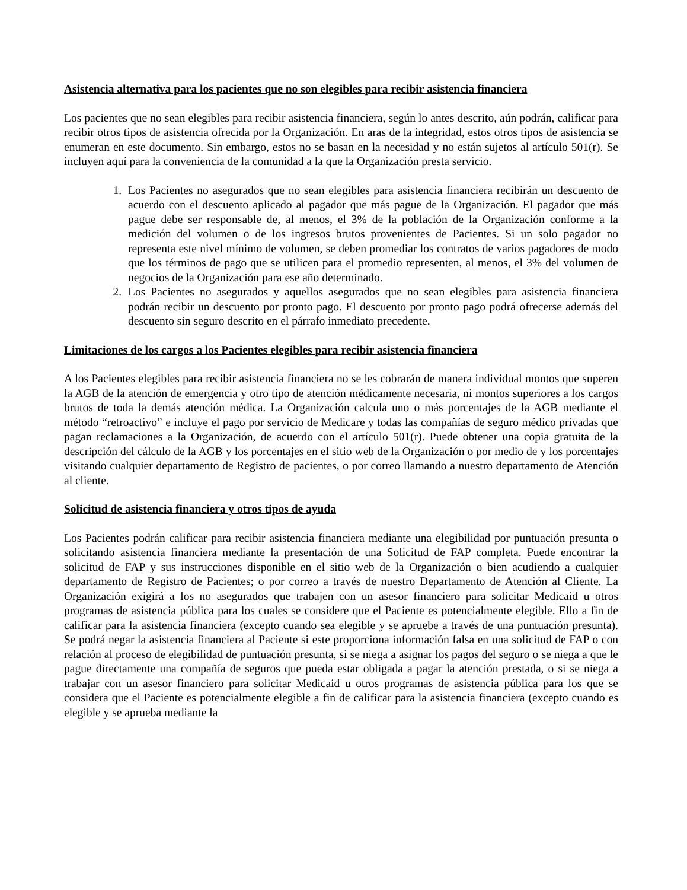Asistencia alternativa para los pacientes que no son elegibles para recibir asistencia financiera
Los pacientes que no sean elegibles para recibir asistencia financiera, según lo antes descrito, aún podrán, calificar para recibir otros tipos de asistencia ofrecida por la Organización. En aras de la integridad, estos otros tipos de asistencia se enumeran en este documento. Sin embargo, estos no se basan en la necesidad y no están sujetos al artículo 501(r). Se incluyen aquí para la conveniencia de la comunidad a la que la Organización presta servicio.
1. Los Pacientes no asegurados que no sean elegibles para asistencia financiera recibirán un descuento de acuerdo con el descuento aplicado al pagador que más pague de la Organización. El pagador que más pague debe ser responsable de, al menos, el 3% de la población de la Organización conforme a la medición del volumen o de los ingresos brutos provenientes de Pacientes. Si un solo pagador no representa este nivel mínimo de volumen, se deben promediar los contratos de varios pagadores de modo que los términos de pago que se utilicen para el promedio representen, al menos, el 3% del volumen de negocios de la Organización para ese año determinado.
2. Los Pacientes no asegurados y aquellos asegurados que no sean elegibles para asistencia financiera podrán recibir un descuento por pronto pago. El descuento por pronto pago podrá ofrecerse además del descuento sin seguro descrito en el párrafo inmediato precedente.
Limitaciones de los cargos a los Pacientes elegibles para recibir asistencia financiera
A los Pacientes elegibles para recibir asistencia financiera no se les cobrarán de manera individual montos que superen la AGB de la atención de emergencia y otro tipo de atención médicamente necesaria, ni montos superiores a los cargos brutos de toda la demás atención médica. La Organización calcula uno o más porcentajes de la AGB mediante el método “retroactivo” e incluye el pago por servicio de Medicare y todas las compañías de seguro médico privadas que pagan reclamaciones a la Organización, de acuerdo con el artículo 501(r). Puede obtener una copia gratuita de la descripción del cálculo de la AGB y los porcentajes en el sitio web de la Organización o por medio de y los porcentajes visitando cualquier departamento de Registro de pacientes, o por correo llamando a nuestro departamento de Atención al cliente.
Solicitud de asistencia financiera y otros tipos de ayuda
Los Pacientes podrán calificar para recibir asistencia financiera mediante una elegibilidad por puntuación presunta o solicitando asistencia financiera mediante la presentación de una Solicitud de FAP completa. Puede encontrar la solicitud de FAP y sus instrucciones disponible en el sitio web de la Organización o bien acudiendo a cualquier departamento de Registro de Pacientes; o por correo a través de nuestro Departamento de Atención al Cliente. La Organización exigirá a los no asegurados que trabajen con un asesor financiero para solicitar Medicaid u otros programas de asistencia pública para los cuales se considere que el Paciente es potencialmente elegible. Ello a fin de calificar para la asistencia financiera (excepto cuando sea elegible y se apruebe a través de una puntuación presunta). Se podrá negar la asistencia financiera al Paciente si este proporciona información falsa en una solicitud de FAP o con relación al proceso de elegibilidad de puntuación presunta, si se niega a asignar los pagos del seguro o se niega a que le pague directamente una compañía de seguros que pueda estar obligada a pagar la atención prestada, o si se niega a trabajar con un asesor financiero para solicitar Medicaid u otros programas de asistencia pública para los que se considera que el Paciente es potencialmente elegible a fin de calificar para la asistencia financiera (excepto cuando es elegible y se aprueba mediante la